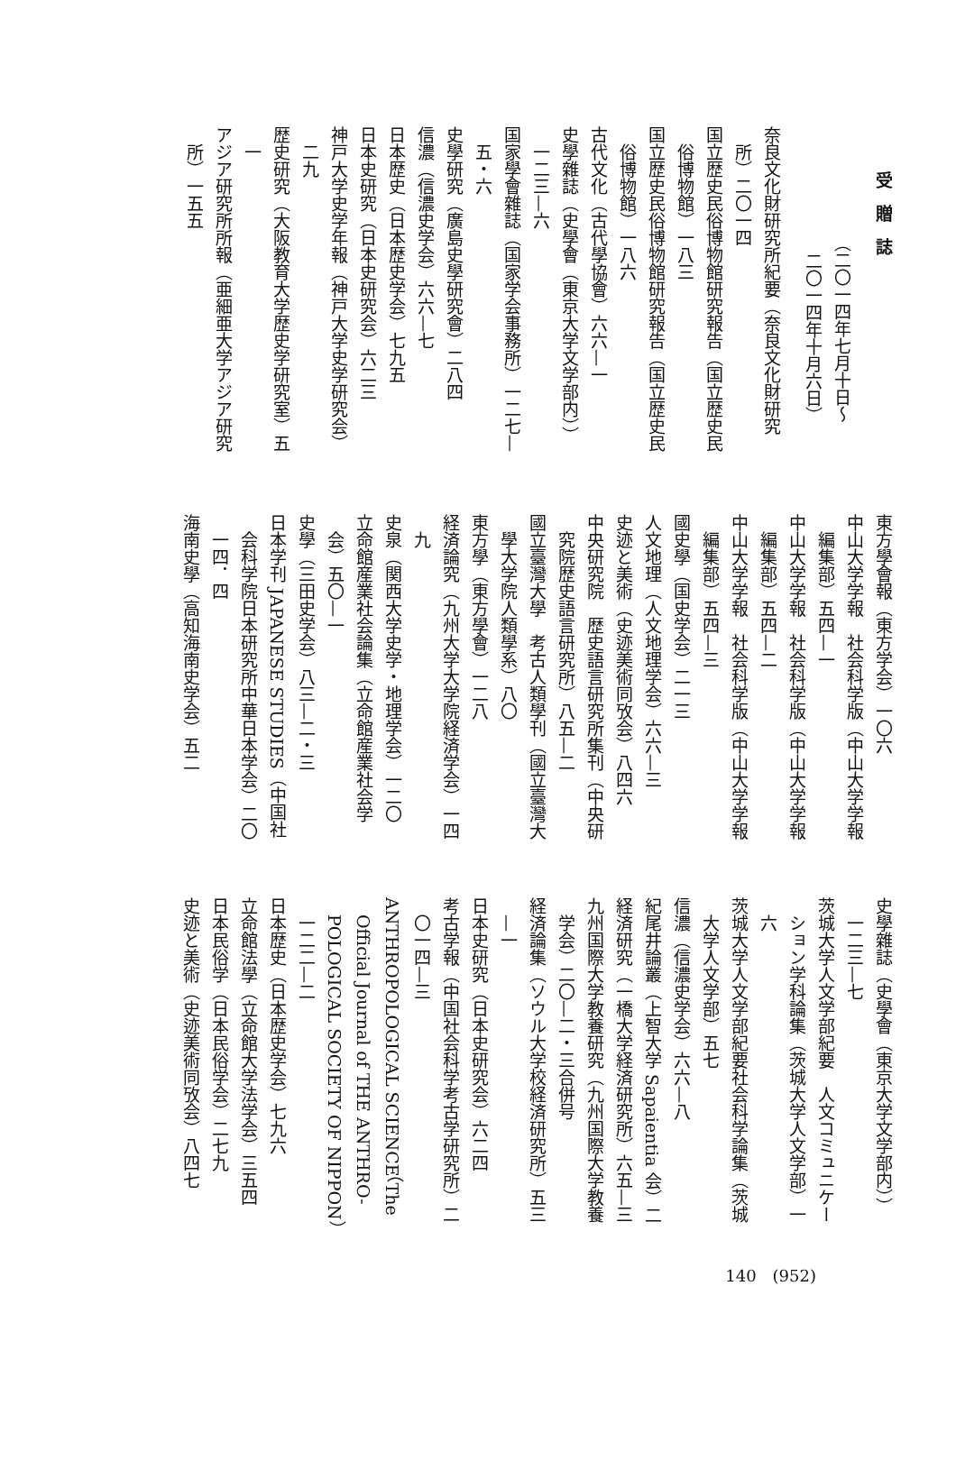受贈誌
（二〇一四年七月十日〜
二〇一四年十月六日）
奈良文化財研究所紀要（奈良文化財研究
所）二〇一四
国立歴史民俗博物館研究報告（国立歴史民
俗博物館）一八三
国立歴史民俗博物館研究報告（国立歴史民
俗博物館）一八六
古代文化（古代學協會）六六—一
史學雜誌（史學會（東京大学文学部内））
一二三—六
国家學會雜誌（国家学会事務所）一二七—
五・六
史學研究（廣島史學研究會）二八四
信濃（信濃史学会）六六—七
日本歴史（日本歴史学会）七九五
日本史研究（日本史研究会）六二三
神戸大学史学年報（神戸大学史学研究会）
二九
歴史研究（大阪教育大学歴史学研究室）五
一
アジア研究所所報（亜細亜大学アジア研究
所）一五五
東方學會報（東方学会）一〇六
中山大学学報　社会科学版（中山大学学報
編集部）五四—一
中山大学学報　社会科学版（中山大学学報
編集部）五四—二
中山大学学報　社会科学版（中山大学学報
編集部）五四—三
國史學（国史学会）二一三
人文地理（人文地理学会）六六—三
史迹と美術（史迹美術同攷会）八四六
中央研究院　歴史語言研究所集刊（中央研
究院歴史語言研究所）八五—二
國立臺灣大學　考古人類學刊（國立臺灣大
學大学院人類學系）八〇
東方學（東方學會）一二八
経済論究（九州大学大学院経済学会）一四
九
史泉（関西大学史学・地理学会）一二〇
立命館産業社会論集（立命館産業社会学
会）五〇—一
史學（三田史学会）八三—二・三
日本学刊 JAPANESE STUDIES（中国社
会科学院日本研究所中華日本学会）二〇
一四．四
海南史學（高知海南史学会）五二
史學雜誌（史學會（東京大学文学部内））
一二三—七
茨城大学人文学部紀要　人文コミュニケー
ション学科論集（茨城大学人文学部）一
六
茨城大学人文学部紀要社会科学論集（茨城
大学人文学部）五七
信濃（信濃史学会）六六—八
紀尾井論叢（上智大学 Sapaientia 会）二
経済研究（一橋大学経済研究所）六五—三
九州国際大学教養研究（九州国際大学教養
学会）二〇—二・三合併号
経済論集（ソウル大学校経済研究所）五三
—一
日本史研究（日本史研究会）六二四
考古学報（中国社会科学考古学研究所）二
〇一四—三
ANTHROPOLOGICAL SCIENCE（The
Official Journal of THE ANTHRO-
POLOGICAL SOCIETY OF NIPPON）
一二二—二
日本歴史（日本歴史学会）七九六
立命館法學（立命館大学法学会）三五四
日本民俗学（日本民俗学会）二七九
史迹と美術（史迹美術同攷会）八四七
140　(952)